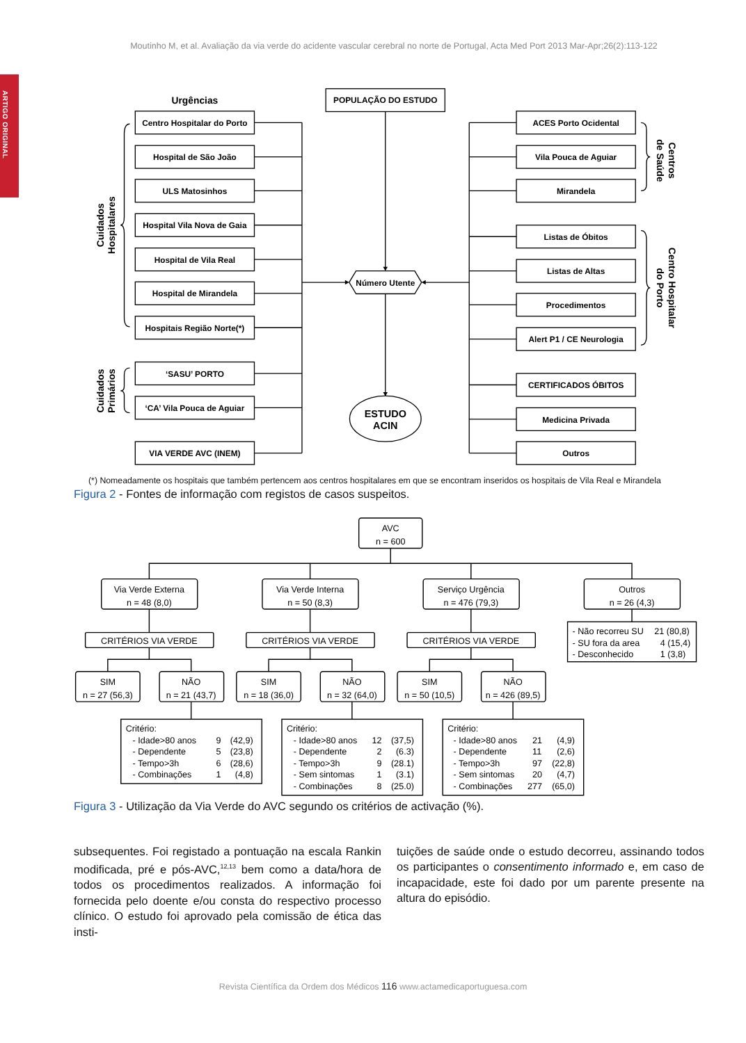Moutinho M, et al. Avaliação da via verde do acidente vascular cerebral no norte de Portugal, Acta Med Port 2013 Mar-Apr;26(2):113-122
ARTIGO ORIGINAL
Urgências
POPULAÇÃO DO ESTUDO
Cuidados
Hospitalares
Centro Hospitalar do Porto
Hospital de São João
ULS Matosinhos
Hospital Vila Nova de Gaia
Hospital de Vila Real
Hospital de Mirandela
Hospitais Região Norte(*)
Cuidados
Primários
‘SASU’ PORTO
‘CA’ Vila Pouca de Aguiar
VIA VERDE AVC (INEM)
Número Utente
ESTUDO
ACIN
ACES Porto Ocidental
Vila Pouca de Aguiar
Mirandela
Centros
de Saúde
Listas de Óbitos
Listas de Altas
Procedimentos
Alert P1 / CE Neurologia
Centro Hospitalar
do Porto
CERTIFICADOS ÓBITOS
Medicina Privada
Outros
(*) Nomeadamente os hospitais que também pertencem aos centros hospitalares em que se encontram inseridos os hospitais de Vila Real e Mirandela
Figura 2 - Fontes de informação com registos de casos suspeitos.
AVC
n = 600
Via Verde Externa
n = 48 (8,0)
Via Verde Interna
n = 50 (8,3)
Serviço Urgência
n = 476 (79,3)
Outros
n = 26 (4,3)
CRITÉRIOS VIA VERDE
CRITÉRIOS VIA VERDE
CRITÉRIOS VIA VERDE
SIM
n = 27 (56,3)
NÃO
n = 21 (43,7)
SIM
n = 18 (36,0)
NÃO
n = 32 (64,0)
SIM
n = 50 (10,5)
NÃO
n = 426 (89,5)
- Não recorreu SU
21 (80,8)
- SU fora da area
4 (15,4)
- Desconhecido
1 (3,8)
Critério:
- Idade>80 anos
9
(42,9)
- Dependente
5
(23,8)
- Tempo>3h
6
(28,6)
- Combinações
1
(4,8)
Critério:
- Idade>80 anos
12
(37,5)
- Dependente
2
(6.3)
- Tempo>3h
9
(28.1)
- Sem sintomas
1
(3.1)
- Combinações
8
(25.0)
Critério:
- Idade>80 anos
21
(4,9)
- Dependente
11
(2,6)
- Tempo>3h
97
(22,8)
- Sem sintomas
20
(4,7)
- Combinações
277
(65,0)
Figura 3 - Utilização da Via Verde do AVC segundo os critérios de activação (%).
subsequentes. Foi registado a pontuação na escala Rankin modificada, pré e pós-AVC,<sup>12,13</sup> bem como a data/hora de todos os procedimentos realizados. A informação foi fornecida pelo doente e/ou consta do respectivo processo clínico. O estudo foi aprovado pela comissão de ética das insti-
tuições de saúde onde o estudo decorreu, assinando todos os participantes o consentimento informado e, em caso de incapacidade, este foi dado por um parente presente na altura do episódio.
Revista Científica da Ordem dos Médicos 116 www.actamedicaportuguesa.com